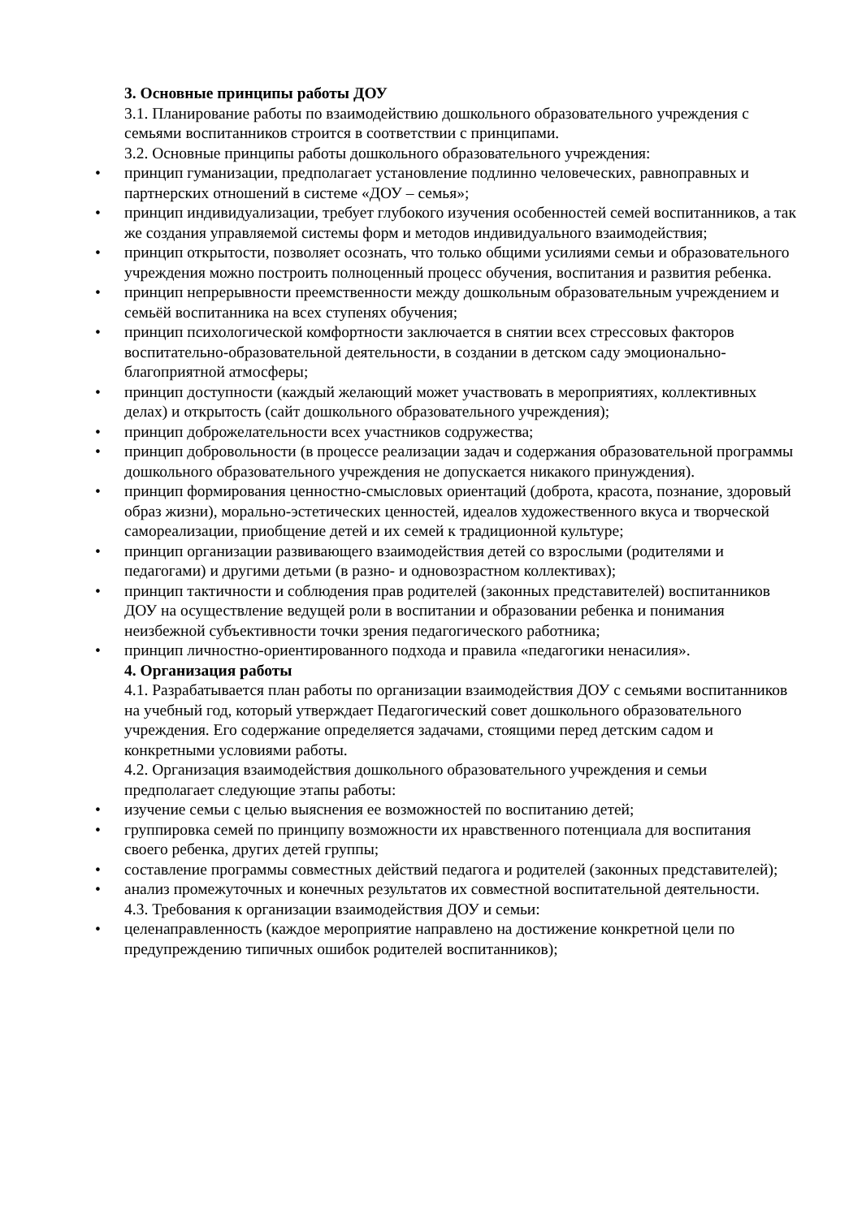3. Основные принципы работы ДОУ
3.1. Планирование работы по взаимодействию дошкольного образовательного учреждения с семьями воспитанников строится в соответствии с принципами.
3.2. Основные принципы работы дошкольного образовательного учреждения:
• принцип гуманизации, предполагает установление подлинно человеческих, равноправных и партнерских отношений в системе «ДОУ – семья»;
• принцип индивидуализации, требует глубокого изучения особенностей семей воспитанников, а так же создания управляемой системы форм и методов индивидуального взаимодействия;
• принцип открытости, позволяет осознать, что только общими усилиями семьи и образовательного учреждения можно построить полноценный процесс обучения, воспитания и развития ребенка.
• принцип непрерывности преемственности между дошкольным образовательным учреждением и семьёй воспитанника на всех ступенях обучения;
• принцип психологической комфортности заключается в снятии всех стрессовых факторов воспитательно-образовательной деятельности, в создании в детском саду эмоционально-благоприятной атмосферы;
• принцип доступности (каждый желающий может участвовать в мероприятиях, коллективных делах) и открытость (сайт дошкольного образовательного учреждения);
• принцип доброжелательности всех участников содружества;
• принцип добровольности (в процессе реализации задач и содержания образовательной программы дошкольного образовательного учреждения не допускается никакого принуждения).
• принцип формирования ценностно-смысловых ориентаций (доброта, красота, познание, здоровый образ жизни), морально-эстетических ценностей, идеалов художественного вкуса и творческой самореализации, приобщение детей и их семей к традиционной культуре;
• принцип организации развивающего взаимодействия детей со взрослыми (родителями и педагогами) и другими детьми (в разно- и одновозрастном коллективах);
• принцип тактичности и соблюдения прав родителей (законных представителей) воспитанников ДОУ на осуществление ведущей роли в воспитании и образовании ребенка и понимания неизбежной субъективности точки зрения педагогического работника;
• принцип личностно-ориентированного подхода и правила «педагогики ненасилия».
4. Организация работы
4.1. Разрабатывается план работы по организации взаимодействия ДОУ с семьями воспитанников на учебный год, который утверждает Педагогический совет дошкольного образовательного учреждения. Его содержание определяется задачами, стоящими перед детским садом и конкретными условиями работы.
4.2. Организация взаимодействия дошкольного образовательного учреждения и семьи предполагает следующие этапы работы:
• изучение семьи с целью выяснения ее возможностей по воспитанию детей;
• группировка семей по принципу возможности их нравственного потенциала для воспитания своего ребенка, других детей группы;
• составление программы совместных действий педагога и родителей (законных представителей);
• анализ промежуточных и конечных результатов их совместной воспитательной деятельности.
4.3. Требования к организации взаимодействия ДОУ и семьи:
• целенаправленность (каждое мероприятие направлено на достижение конкретной цели по предупреждению типичных ошибок родителей воспитанников);